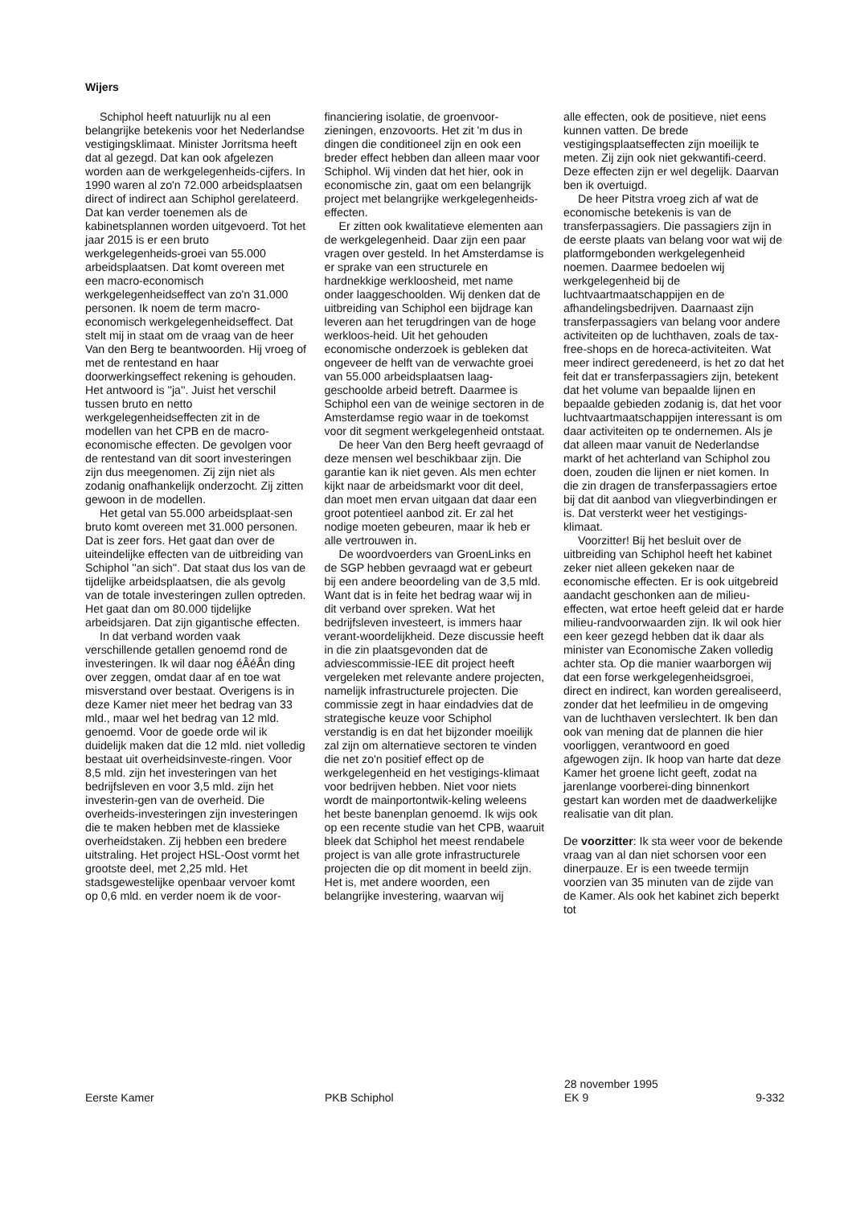Wijers
Schiphol heeft natuurlijk nu al een belangrijke betekenis voor het Nederlandse vestigingsklimaat. Minister Jorritsma heeft dat al gezegd. Dat kan ook afgelezen worden aan de werkgelegenheids-cijfers. In 1990 waren al zo'n 72.000 arbeidsplaatsen direct of indirect aan Schiphol gerelateerd. Dat kan verder toenemen als de kabinetsplannen worden uitgevoerd. Tot het jaar 2015 is er een bruto werkgelegenheids-groei van 55.000 arbeidsplaatsen. Dat komt overeen met een macro-economisch werkgelegenheidseffect van zo'n 31.000 personen. Ik noem de term macro-economisch werkgelegenheidseffect. Dat stelt mij in staat om de vraag van de heer Van den Berg te beantwoorden. Hij vroeg of met de rentestand en haar doorwerkingseffect rekening is gehouden. Het antwoord is ''ja''. Juist het verschil tussen bruto en netto werkgelegenheidseffecten zit in de modellen van het CPB en de macro-economische effecten. De gevolgen voor de rentestand van dit soort investeringen zijn dus meegenomen. Zij zijn niet als zodanig onafhankelijk onderzocht. Zij zitten gewoon in de modellen.
Het getal van 55.000 arbeidsplaat-sen bruto komt overeen met 31.000 personen. Dat is zeer fors. Het gaat dan over de uiteindelijke effecten van de uitbreiding van Schiphol ''an sich''. Dat staat dus los van de tijdelijke arbeidsplaatsen, die als gevolg van de totale investeringen zullen optreden. Het gaat dan om 80.000 tijdelijke arbeidsjaren. Dat zijn gigantische effecten.
In dat verband worden vaak verschillende getallen genoemd rond de investeringen. Ik wil daar nog éÂéÂn ding over zeggen, omdat daar af en toe wat misverstand over bestaat. Overigens is in deze Kamer niet meer het bedrag van 33 mld., maar wel het bedrag van 12 mld. genoemd. Voor de goede orde wil ik duidelijk maken dat die 12 mld. niet volledig bestaat uit overheidsinveste-ringen. Voor 8,5 mld. zijn het investeringen van het bedrijfsleven en voor 3,5 mld. zijn het investerin-gen van de overheid. Die overheids-investeringen zijn investeringen die te maken hebben met de klassieke overheidstaken. Zij hebben een bredere uitstraling. Het project HSL-Oost vormt het grootste deel, met 2,25 mld. Het stadsgewestelijke openbaar vervoer komt op 0,6 mld. en verder noem ik de voor-
financiering isolatie, de groenvoor-zieningen, enzovoorts. Het zit 'm dus in dingen die conditioneel zijn en ook een breder effect hebben dan alleen maar voor Schiphol. Wij vinden dat het hier, ook in economische zin, gaat om een belangrijk project met belangrijke werkgelegenheids-effecten.
Er zitten ook kwalitatieve elementen aan de werkgelegenheid. Daar zijn een paar vragen over gesteld. In het Amsterdamse is er sprake van een structurele en hardnekkige werkloosheid, met name onder laaggeschoolden. Wij denken dat de uitbreiding van Schiphol een bijdrage kan leveren aan het terugdringen van de hoge werkloos-heid. Uit het gehouden economische onderzoek is gebleken dat ongeveer de helft van de verwachte groei van 55.000 arbeidsplaatsen laag-geschoolde arbeid betreft. Daarmee is Schiphol een van de weinige sectoren in de Amsterdamse regio waar in de toekomst voor dit segment werkgelegenheid ontstaat.
De heer Van den Berg heeft gevraagd of deze mensen wel beschikbaar zijn. Die garantie kan ik niet geven. Als men echter kijkt naar de arbeidsmarkt voor dit deel, dan moet men ervan uitgaan dat daar een groot potentieel aanbod zit. Er zal het nodige moeten gebeuren, maar ik heb er alle vertrouwen in.
De woordvoerders van GroenLinks en de SGP hebben gevraagd wat er gebeurt bij een andere beoordeling van de 3,5 mld. Want dat is in feite het bedrag waar wij in dit verband over spreken. Wat het bedrijfsleven investeert, is immers haar verant-woordelijkheid. Deze discussie heeft in die zin plaatsgevonden dat de adviescommissie-IEE dit project heeft vergeleken met relevante andere projecten, namelijk infrastructurele projecten. Die commissie zegt in haar eindadvies dat de strategische keuze voor Schiphol verstandig is en dat het bijzonder moeilijk zal zijn om alternatieve sectoren te vinden die net zo'n positief effect op de werkgelegenheid en het vestigings-klimaat voor bedrijven hebben. Niet voor niets wordt de mainportontwik-keling weleens het beste banenplan genoemd. Ik wijs ook op een recente studie van het CPB, waaruit bleek dat Schiphol het meest rendabele project is van alle grote infrastructurele projecten die op dit moment in beeld zijn. Het is, met andere woorden, een belangrijke investering, waarvan wij
alle effecten, ook de positieve, niet eens kunnen vatten. De brede vestigingsplaatseffecten zijn moeilijk te meten. Zij zijn ook niet gekwantifi-ceerd. Deze effecten zijn er wel degelijk. Daarvan ben ik overtuigd.
De heer Pitstra vroeg zich af wat de economische betekenis is van de transferpassagiers. Die passagiers zijn in de eerste plaats van belang voor wat wij de platformgebonden werkgelegenheid noemen. Daarmee bedoelen wij werkgelegenheid bij de luchtvaartmaatschappijen en de afhandelingsbedrijven. Daarnaast zijn transferpassagiers van belang voor andere activiteiten op de luchthaven, zoals de tax-free-shops en de horeca-activiteiten. Wat meer indirect geredeneerd, is het zo dat het feit dat er transferpassagiers zijn, betekent dat het volume van bepaalde lijnen en bepaalde gebieden zodanig is, dat het voor luchtvaartmaatschappijen interessant is om daar activiteiten op te ondernemen. Als je dat alleen maar vanuit de Nederlandse markt of het achterland van Schiphol zou doen, zouden die lijnen er niet komen. In die zin dragen de transferpassagiers ertoe bij dat dit aanbod van vliegverbindingen er is. Dat versterkt weer het vestigings-klimaat.
Voorzitter! Bij het besluit over de uitbreiding van Schiphol heeft het kabinet zeker niet alleen gekeken naar de economische effecten. Er is ook uitgebreid aandacht geschonken aan de milieu-effecten, wat ertoe heeft geleid dat er harde milieu-randvoorwaarden zijn. Ik wil ook hier een keer gezegd hebben dat ik daar als minister van Economische Zaken volledig achter sta. Op die manier waarborgen wij dat een forse werkgelegenheidsgroei, direct en indirect, kan worden gerealiseerd, zonder dat het leefmilieu in de omgeving van de luchthaven verslechtert. Ik ben dan ook van mening dat de plannen die hier voorliggen, verantwoord en goed afgewogen zijn. Ik hoop van harte dat deze Kamer het groene licht geeft, zodat na jarenlange voorberei-ding binnenkort gestart kan worden met de daadwerkelijke realisatie van dit plan.
De voorzitter: Ik sta weer voor de bekende vraag van al dan niet schorsen voor een dinerpauze. Er is een tweede termijn voorzien van 35 minuten van de zijde van de Kamer. Als ook het kabinet zich beperkt tot
Eerste Kamer PKB Schiphol 28 november 1995
EK 9
9-332